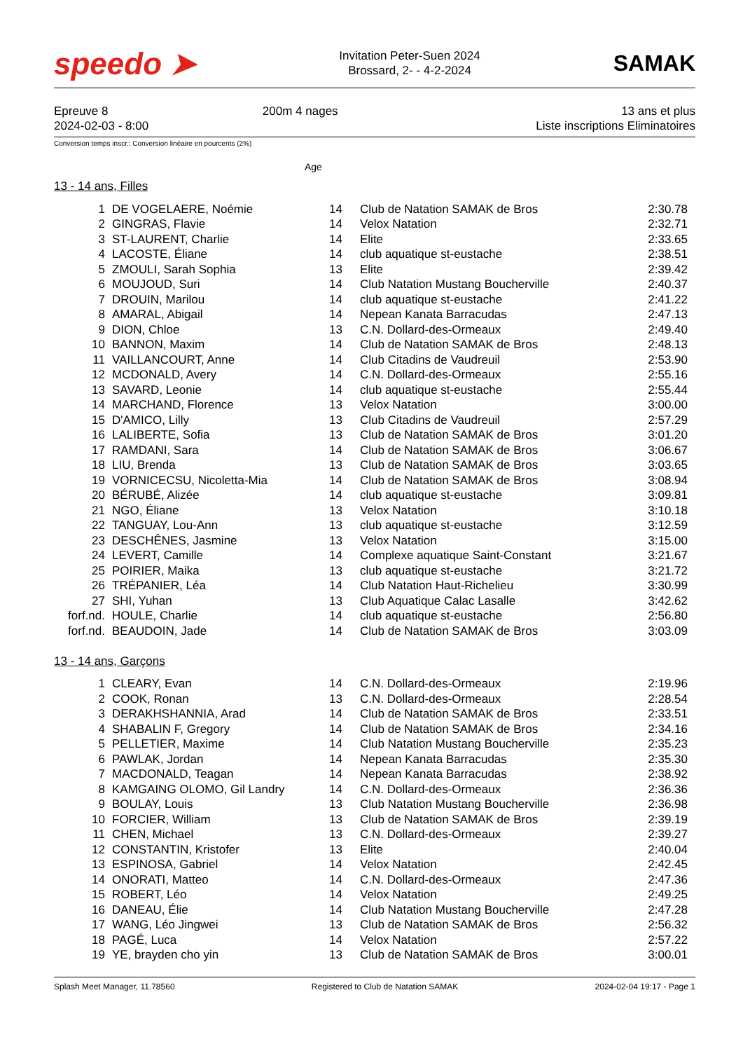speedo ➤
Invitation Peter-Suen 2024
Brossard, 2- - 4-2-2024
SAMAK
Epreuve 8
2024-02-03 - 8:00
200m 4 nages 13 ans et plus
Liste inscriptions Eliminatoires
Conversion temps inscr.: Conversion linéaire en pourcents (2%)
Age
13 - 14 ans, Filles
| 1 | DE VOGELAERE, Noémie | 14 | Club de Natation SAMAK de Bros | 2:30.78 |
| 2 | GINGRAS, Flavie | 14 | Velox Natation | 2:32.71 |
| 3 | ST-LAURENT, Charlie | 14 | Elite | 2:33.65 |
| 4 | LACOSTE, Éliane | 14 | club aquatique st-eustache | 2:38.51 |
| 5 | ZMOULI, Sarah Sophia | 13 | Elite | 2:39.42 |
| 6 | MOUJOUD, Suri | 14 | Club Natation Mustang Boucherville | 2:40.37 |
| 7 | DROUIN, Marilou | 14 | club aquatique st-eustache | 2:41.22 |
| 8 | AMARAL, Abigail | 14 | Nepean Kanata Barracudas | 2:47.13 |
| 9 | DION, Chloe | 13 | C.N. Dollard-des-Ormeaux | 2:49.40 |
| 10 | BANNON, Maxim | 14 | Club de Natation SAMAK de Bros | 2:48.13 |
| 11 | VAILLANCOURT, Anne | 14 | Club Citadins de Vaudreuil | 2:53.90 |
| 12 | MCDONALD, Avery | 14 | C.N. Dollard-des-Ormeaux | 2:55.16 |
| 13 | SAVARD, Leonie | 14 | club aquatique st-eustache | 2:55.44 |
| 14 | MARCHAND, Florence | 13 | Velox Natation | 3:00.00 |
| 15 | D'AMICO, Lilly | 13 | Club Citadins de Vaudreuil | 2:57.29 |
| 16 | LALIBERTE, Sofia | 13 | Club de Natation SAMAK de Bros | 3:01.20 |
| 17 | RAMDANI, Sara | 14 | Club de Natation SAMAK de Bros | 3:06.67 |
| 18 | LIU, Brenda | 13 | Club de Natation SAMAK de Bros | 3:03.65 |
| 19 | VORNICECSU, Nicoletta-Mia | 14 | Club de Natation SAMAK de Bros | 3:08.94 |
| 20 | BÉRUBÉ, Alizée | 14 | club aquatique st-eustache | 3:09.81 |
| 21 | NGO, Éliane | 13 | Velox Natation | 3:10.18 |
| 22 | TANGUAY, Lou-Ann | 13 | club aquatique st-eustache | 3:12.59 |
| 23 | DESCHÊNES, Jasmine | 13 | Velox Natation | 3:15.00 |
| 24 | LEVERT, Camille | 14 | Complexe aquatique Saint-Constant | 3:21.67 |
| 25 | POIRIER, Maika | 13 | club aquatique st-eustache | 3:21.72 |
| 26 | TRÉPANIER, Léa | 14 | Club Natation Haut-Richelieu | 3:30.99 |
| 27 | SHI, Yuhan | 13 | Club Aquatique Calac Lasalle | 3:42.62 |
| forf.nd. | HOULE, Charlie | 14 | club aquatique st-eustache | 2:56.80 |
| forf.nd. | BEAUDOIN, Jade | 14 | Club de Natation SAMAK de Bros | 3:03.09 |
13 - 14 ans, Garçons
| 1 | CLEARY, Evan | 14 | C.N. Dollard-des-Ormeaux | 2:19.96 |
| 2 | COOK, Ronan | 13 | C.N. Dollard-des-Ormeaux | 2:28.54 |
| 3 | DERAKHSHANNIA, Arad | 14 | Club de Natation SAMAK de Bros | 2:33.51 |
| 4 | SHABALIN F, Gregory | 14 | Club de Natation SAMAK de Bros | 2:34.16 |
| 5 | PELLETIER, Maxime | 14 | Club Natation Mustang Boucherville | 2:35.23 |
| 6 | PAWLAK, Jordan | 14 | Nepean Kanata Barracudas | 2:35.30 |
| 7 | MACDONALD, Teagan | 14 | Nepean Kanata Barracudas | 2:38.92 |
| 8 | KAMGAING OLOMO, Gil Landry | 14 | C.N. Dollard-des-Ormeaux | 2:36.36 |
| 9 | BOULAY, Louis | 13 | Club Natation Mustang Boucherville | 2:36.98 |
| 10 | FORCIER, William | 13 | Club de Natation SAMAK de Bros | 2:39.19 |
| 11 | CHEN, Michael | 13 | C.N. Dollard-des-Ormeaux | 2:39.27 |
| 12 | CONSTANTIN, Kristofer | 13 | Elite | 2:40.04 |
| 13 | ESPINOSA, Gabriel | 14 | Velox Natation | 2:42.45 |
| 14 | ONORATI, Matteo | 14 | C.N. Dollard-des-Ormeaux | 2:47.36 |
| 15 | ROBERT, Léo | 14 | Velox Natation | 2:49.25 |
| 16 | DANEAU, Élie | 14 | Club Natation Mustang Boucherville | 2:47.28 |
| 17 | WANG, Léo Jingwei | 13 | Club de Natation SAMAK de Bros | 2:56.32 |
| 18 | PAGÉ, Luca | 14 | Velox Natation | 2:57.22 |
| 19 | YE, brayden cho yin | 13 | Club de Natation SAMAK de Bros | 3:00.01 |
Splash Meet Manager, 11.78560 Registered to Club de Natation SAMAK 2024-02-04 19:17 - Page 1